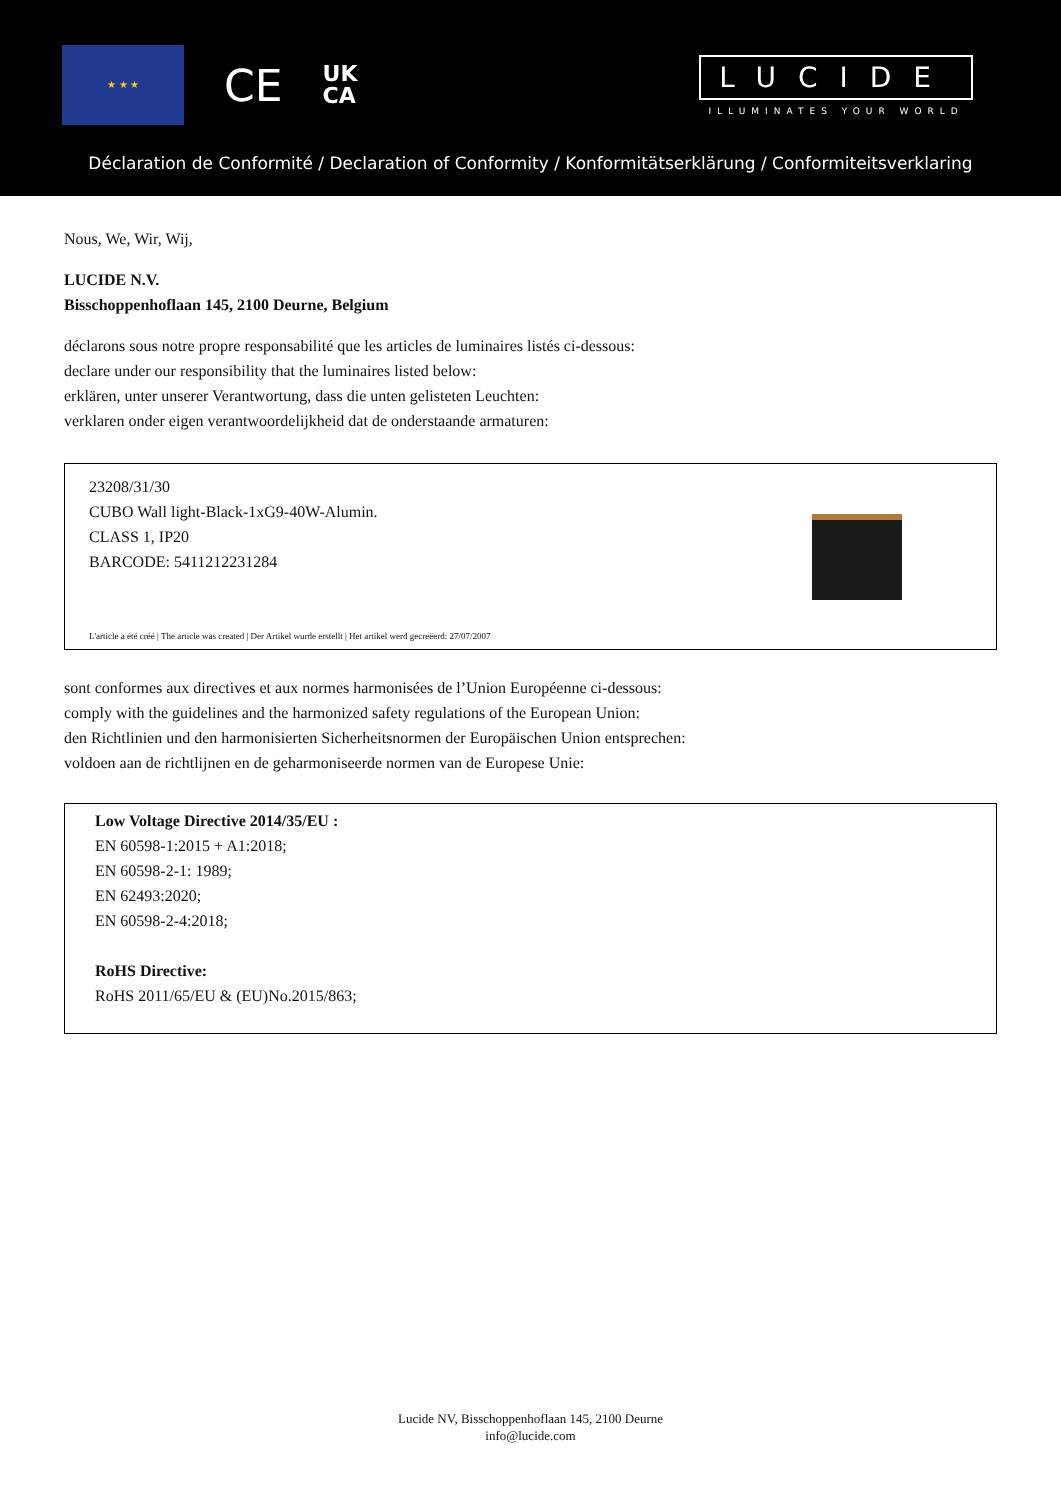★ ★ ★
CE
UK
CA
LUCIDE
ILLUMINATES YOUR WORLD
Déclaration de Conformité / Declaration of Conformity / Konformitätserklärung / Conformiteitsverklaring
Nous, We, Wir, Wij,
LUCIDE N.V.
Bisschoppenhoflaan 145, 2100 Deurne, Belgium
déclarons sous notre propre responsabilité que les articles de luminaires listés ci-dessous:
declare under our responsibility that the luminaires listed below:
erklären, unter unserer Verantwortung, dass die unten gelisteten Leuchten:
verklaren onder eigen verantwoordelijkheid dat de onderstaande armaturen:
23208/31/30
CUBO Wall light-Black-1xG9-40W-Alumin.
CLASS 1, IP20
BARCODE: 5411212231284
L'article a été créé | The article was created | Der Artikel wurde erstellt | Het artikel werd gecreëerd: 27/07/2007
sont conformes aux directives et aux normes harmonisées de l’Union Européenne ci-dessous:
comply with the guidelines and the harmonized safety regulations of the European Union:
den Richtlinien und den harmonisierten Sicherheitsnormen der Europäischen Union entsprechen:
voldoen aan de richtlijnen en de geharmoniseerde normen van de Europese Unie:
Low Voltage Directive 2014/35/EU :
EN 60598-1:2015 + A1:2018;
EN 60598-2-1: 1989;
EN 62493:2020;
EN 60598-2-4:2018;
RoHS Directive:
RoHS 2011/65/EU & (EU)No.2015/863;
Lucide NV, Bisschoppenhoflaan 145, 2100 Deurne
info@lucide.com